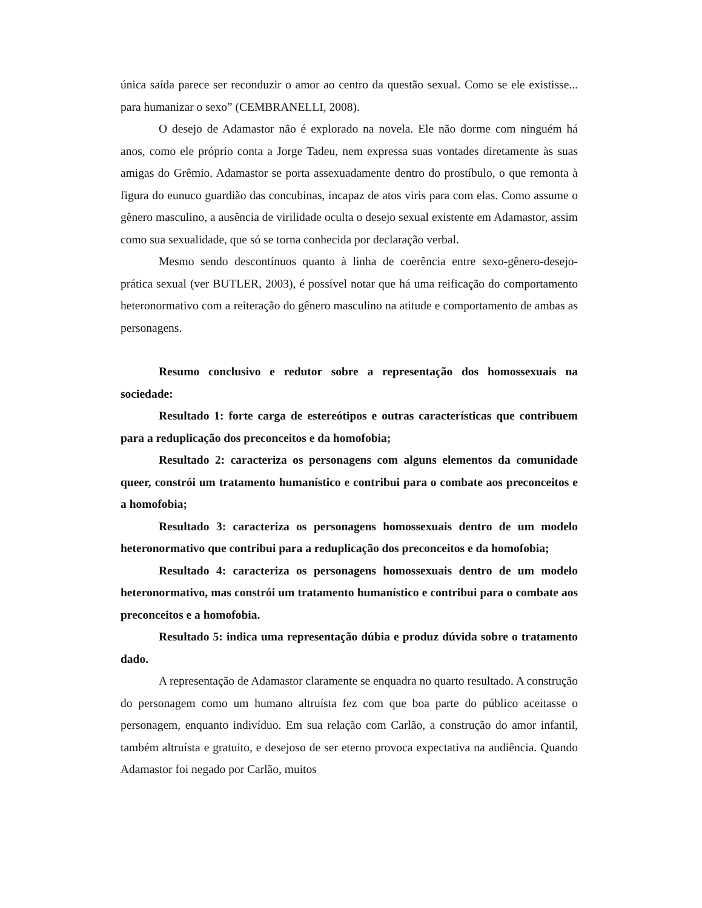única saída parece ser reconduzir o amor ao centro da questão sexual. Como se ele existisse... para humanizar o sexo” (CEMBRANELLI, 2008).
O desejo de Adamastor não é explorado na novela. Ele não dorme com ninguém há anos, como ele próprio conta a Jorge Tadeu, nem expressa suas vontades diretamente às suas amigas do Grêmio. Adamastor se porta assexuadamente dentro do prostíbulo, o que remonta à figura do eunuco guardião das concubinas, incapaz de atos viris para com elas. Como assume o gênero masculino, a ausência de virilidade oculta o desejo sexual existente em Adamastor, assim como sua sexualidade, que só se torna conhecida por declaração verbal.
Mesmo sendo descontínuos quanto à linha de coerência entre sexo-gênero-desejo-prática sexual (ver BUTLER, 2003), é possível notar que há uma reificação do comportamento heteronormativo com a reiteração do gênero masculino na atitude e comportamento de ambas as personagens.
Resumo conclusivo e redutor sobre a representação dos homossexuais na sociedade:
Resultado 1: forte carga de estereótipos e outras características que contribuem para a reduplicação dos preconceitos e da homofobia;
Resultado 2: caracteriza os personagens com alguns elementos da comunidade queer, constrói um tratamento humanístico e contribui para o combate aos preconceitos e a homofobia;
Resultado 3: caracteriza os personagens homossexuais dentro de um modelo heteronormativo que contribui para a reduplicação dos preconceitos e da homofobia;
Resultado 4: caracteriza os personagens homossexuais dentro de um modelo heteronormativo, mas constrói um tratamento humanístico e contribui para o combate aos preconceitos e a homofobia.
Resultado 5: indica uma representação dúbia e produz dúvida sobre o tratamento dado.
A representação de Adamastor claramente se enquadra no quarto resultado. A construção do personagem como um humano altruísta fez com que boa parte do público aceitasse o personagem, enquanto indivíduo. Em sua relação com Carlão, a construção do amor infantil, também altruísta e gratuito, e desejoso de ser eterno provoca expectativa na audiência. Quando Adamastor foi negado por Carlão, muitos